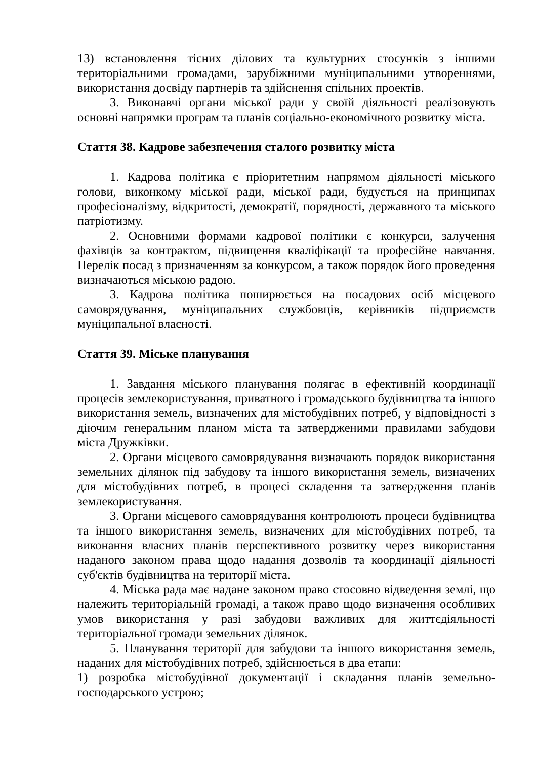13) встановлення тісних ділових та культурних стосунків з іншими територіальними громадами, зарубіжними муніципальними утвореннями, використання досвіду партнерів та здійснення спільних проектів.
3. Виконавчі органи міської ради у своїй діяльності реалізовують основні напрямки програм та планів соціально-економічного розвитку міста.
Стаття 38. Кадрове забезпечення сталого розвитку міста
1. Кадрова політика є пріоритетним напрямом діяльності міського голови, виконкому міської ради, міської ради, будується на принципах професіоналізму, відкритості, демократії, порядності, державного та міського патріотизму.
2. Основними формами кадрової політики є конкурси, залучення фахівців за контрактом, підвищення кваліфікації та професійне навчання. Перелік посад з призначенням за конкурсом, а також порядок його проведення визначаються міською радою.
3. Кадрова політика поширюється на посадових осіб місцевого самоврядування, муніципальних службовців, керівників підприємств муніципальної власності.
Стаття 39. Міське планування
1. Завдання міського планування полягає в ефективній координації процесів землекористування, приватного і громадського будівництва та іншого використання земель, визначених для містобудівних потреб, у відповідності з діючим генеральним планом міста та затвердженими правилами забудови міста Дружківки.
2. Органи місцевого самоврядування визначають порядок використання земельних ділянок під забудову та іншого використання земель, визначених для містобудівних потреб, в процесі складення та затвердження планів землекористування.
3. Органи місцевого самоврядування контролюють процеси будівництва та іншого використання земель, визначених для містобудівних потреб, та виконання власних планів перспективного розвитку через використання наданого законом права щодо надання дозволів та координації діяльності суб'єктів будівництва на території міста.
4. Міська рада має надане законом право стосовно відведення землі, що належить територіальній громаді, а також право щодо визначення особливих умов використання у разі забудови важливих для життєдіяльності територіальної громади земельних ділянок.
5. Планування території для забудови та іншого використання земель, наданих для містобудівних потреб, здійснюється в два етапи:
1) розробка містобудівної документації і складання планів земельно-господарського устрою;